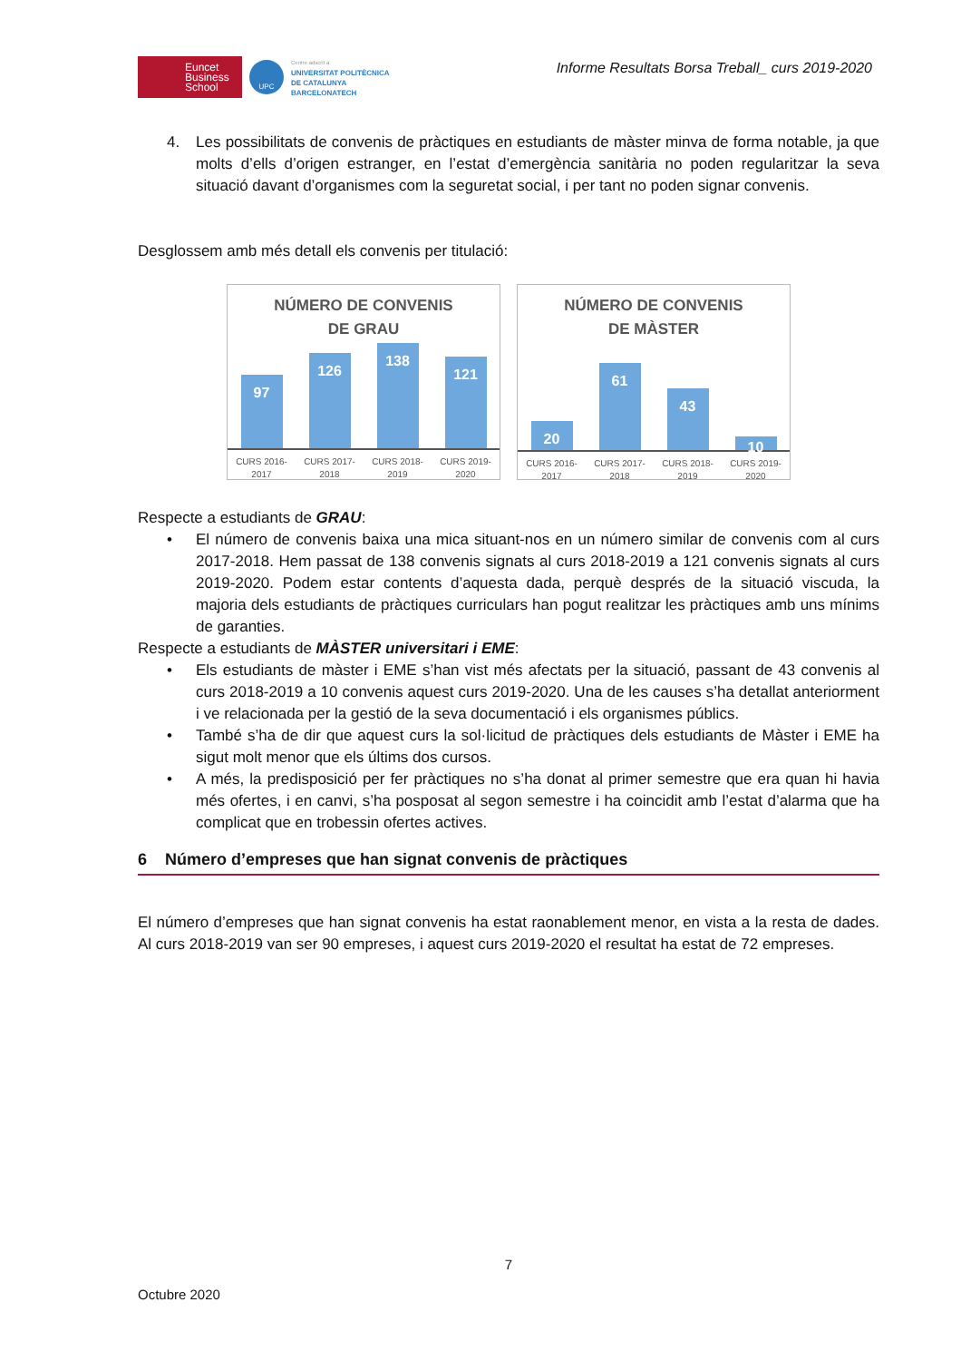Euncet
Business
School
UPC
Centre adscrit a:
UNIVERSITAT POLITÈCNICA
DE CATALUNYA
BARCELONATECH
Informe Resultats Borsa Treball_ curs 2019-2020
4. Les possibilitats de convenis de pràctiques en estudiants de màster minva de forma notable, ja que molts d’ells d’origen estranger, en l’estat d’emergència sanitària no poden regularitzar la seva situació davant d’organismes com la seguretat social, i per tant no poden signar convenis.
Desglossem amb més detall els convenis per titulació:
NÚMERO DE CONVENIS
DE GRAU
97
126
138
121
CURS 2016-
2017 CURS 2017-
2018 CURS 2018-
2019 CURS 2019-
2020
NÚMERO DE CONVENIS
DE MÀSTER
20
61
43
10
CURS 2016-
2017 CURS 2017-
2018 CURS 2018-
2019 CURS 2019-
2020
Respecte a estudiants de GRAU:
• El número de convenis baixa una mica situant-nos en un número similar de convenis com al curs 2017-2018. Hem passat de 138 convenis signats al curs 2018-2019 a 121 convenis signats al curs 2019-2020. Podem estar contents d’aquesta dada, perquè després de la situació viscuda, la majoria dels estudiants de pràctiques curriculars han pogut realitzar les pràctiques amb uns mínims de garanties.
Respecte a estudiants de MÀSTER universitari i EME:
• Els estudiants de màster i EME s’han vist més afectats per la situació, passant de 43 convenis al curs 2018-2019 a 10 convenis aquest curs 2019-2020. Una de les causes s’ha detallat anteriorment i ve relacionada per la gestió de la seva documentació i els organismes públics.
• També s’ha de dir que aquest curs la sol·licitud de pràctiques dels estudiants de Màster i EME ha sigut molt menor que els últims dos cursos.
• A més, la predisposició per fer pràctiques no s’ha donat al primer semestre que era quan hi havia més ofertes, i en canvi, s’ha posposat al segon semestre i ha coincidit amb l’estat d’alarma que ha complicat que en trobessin ofertes actives.
6 Número d’empreses que han signat convenis de pràctiques
El número d’empreses que han signat convenis ha estat raonablement menor, en vista a la resta de dades. Al curs 2018-2019 van ser 90 empreses, i aquest curs 2019-2020 el resultat ha estat de 72 empreses.
7
Octubre 2020